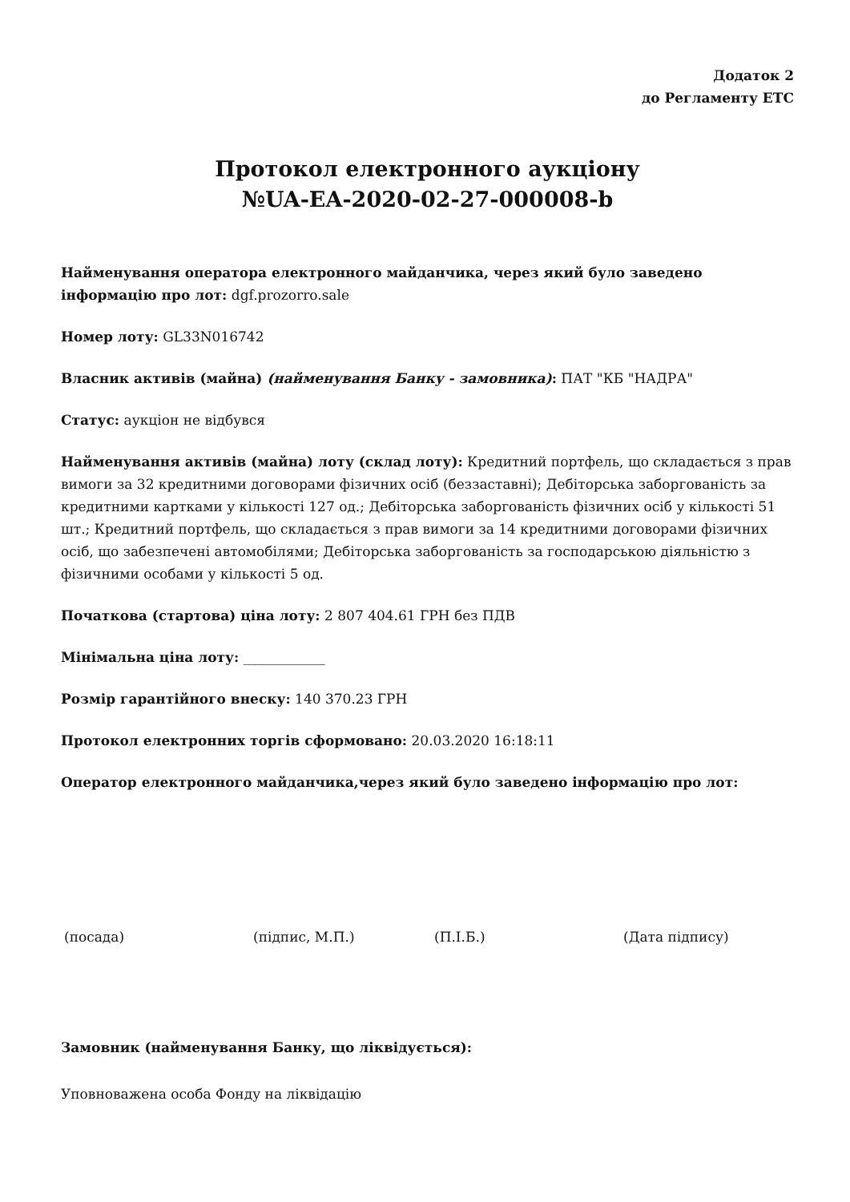Додаток 2
до Регламенту ЕТС
Протокол електронного аукціону
№UA-EA-2020-02-27-000008-b
Найменування оператора електронного майданчика, через який було заведено інформацію про лот: dgf.prozorro.sale
Номер лоту: GL33N016742
Власник активів (майна) (найменування Банку - замовника): ПАТ "КБ "НАДРА"
Статус: аукціон не відбувся
Найменування активів (майна) лоту (склад лоту): Кредитний портфель, що складається з прав вимоги за 32 кредитними договорами фізичних осіб (беззаставні); Дебіторська заборгованість за кредитними картками у кількості 127 од.; Дебіторська заборгованість фізичних осіб у кількості 51 шт.; Кредитний портфель, що складається з прав вимоги за 14 кредитними договорами фізичних осіб, що забезпечені автомобілями; Дебіторська заборгованість за господарською діяльністю з фізичними особами у кількості 5 од.
Початкова (стартова) ціна лоту: 2 807 404.61 ГРН без ПДВ
Мінімальна ціна лоту: ____________
Розмір гарантійного внеску: 140 370.23 ГРН
Протокол електронних торгів сформовано: 20.03.2020 16:18:11
Оператор електронного майданчика,через який було заведено інформацію про лот:
(посада) (підпис, М.П.) (П.І.Б.) (Дата підпису)
Замовник (найменування Банку, що ліквідується):
Уповноважена особа Фонду на ліквідацію